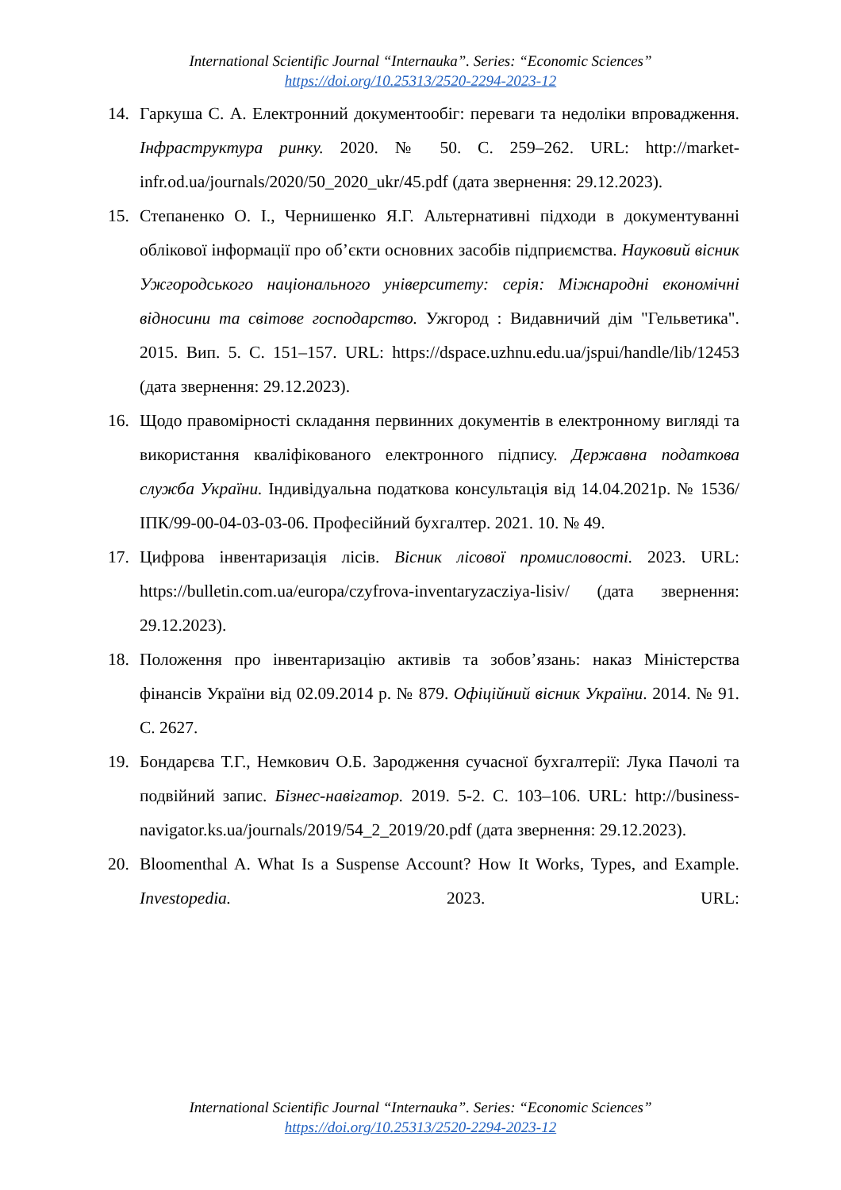International Scientific Journal “Internauka”. Series: “Economic Sciences”
https://doi.org/10.25313/2520-2294-2023-12
14. Гаркуша С. А. Електронний документообіг: переваги та недоліки впровадження. Інфраструктура ринку. 2020. № 50. С. 259–262. URL: http://market-infr.od.ua/journals/2020/50_2020_ukr/45.pdf (дата звернення: 29.12.2023).
15. Степаненко О. І., Чернишенко Я.Г. Альтернативні підходи в документуванні облікової інформації про об’єкти основних засобів підприємства. Науковий вісник Ужгородського національного університету: серія: Міжнародні економічні відносини та світове господарство. Ужгород : Видавничий дім "Гельветика". 2015. Вип. 5. С. 151–157. URL: https://dspace.uzhnu.edu.ua/jspui/handle/lib/12453 (дата звернення: 29.12.2023).
16. Щодо правомірності складання первинних документів в електронному вигляді та використання кваліфікованого електронного підпису. Державна податкова служба України. Індивідуальна податкова консультація від 14.04.2021р. № 1536/ІПК/99-00-04-03-03-06. Професійний бухгалтер. 2021. 10. № 49.
17. Цифрова інвентаризація лісів. Вісник лісової промисловості. 2023. URL: https://bulletin.com.ua/europa/czyfrova-inventaryzacziya-lisiv/ (дата звернення: 29.12.2023).
18. Положення про інвентаризацію активів та зобов’язань: наказ Міністерства фінансів України від 02.09.2014 р. № 879. Офіційний вісник України. 2014. № 91. С. 2627.
19. Бондарєва Т.Г., Немкович О.Б. Зародження сучасної бухгалтерії: Лука Пачолі та подвійний запис. Бізнес-навігатор. 2019. 5-2. С. 103–106. URL: http://business-navigator.ks.ua/journals/2019/54_2_2019/20.pdf (дата звернення: 29.12.2023).
20. Bloomenthal A. What Is a Suspense Account? How It Works, Types, and Example. Investopedia. 2023. URL:
International Scientific Journal “Internauka”. Series: “Economic Sciences”
https://doi.org/10.25313/2520-2294-2023-12